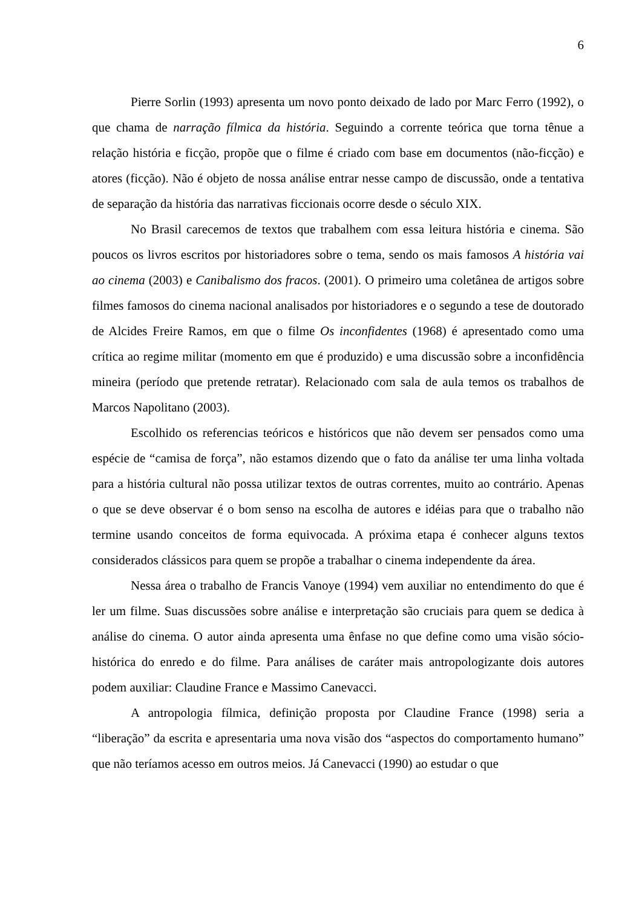6
Pierre Sorlin (1993) apresenta um novo ponto deixado de lado por Marc Ferro (1992), o que chama de narração fílmica da história. Seguindo a corrente teórica que torna tênue a relação história e ficção, propõe que o filme é criado com base em documentos (não-ficção) e atores (ficção). Não é objeto de nossa análise entrar nesse campo de discussão, onde a tentativa de separação da história das narrativas ficcionais ocorre desde o século XIX.
No Brasil carecemos de textos que trabalhem com essa leitura história e cinema. São poucos os livros escritos por historiadores sobre o tema, sendo os mais famosos A história vai ao cinema (2003) e Canibalismo dos fracos. (2001). O primeiro uma coletânea de artigos sobre filmes famosos do cinema nacional analisados por historiadores e o segundo a tese de doutorado de Alcides Freire Ramos, em que o filme Os inconfidentes (1968) é apresentado como uma crítica ao regime militar (momento em que é produzido) e uma discussão sobre a inconfidência mineira (período que pretende retratar). Relacionado com sala de aula temos os trabalhos de Marcos Napolitano (2003).
Escolhido os referencias teóricos e históricos que não devem ser pensados como uma espécie de “camisa de força”, não estamos dizendo que o fato da análise ter uma linha voltada para a história cultural não possa utilizar textos de outras correntes, muito ao contrário. Apenas o que se deve observar é o bom senso na escolha de autores e idéias para que o trabalho não termine usando conceitos de forma equivocada. A próxima etapa é conhecer alguns textos considerados clássicos para quem se propõe a trabalhar o cinema independente da área.
Nessa área o trabalho de Francis Vanoye (1994) vem auxiliar no entendimento do que é ler um filme. Suas discussões sobre análise e interpretação são cruciais para quem se dedica à análise do cinema. O autor ainda apresenta uma ênfase no que define como uma visão sócio-histórica do enredo e do filme. Para análises de caráter mais antropologizante dois autores podem auxiliar: Claudine France e Massimo Canevacci.
A antropologia fílmica, definição proposta por Claudine France (1998) seria a “liberação” da escrita e apresentaria uma nova visão dos “aspectos do comportamento humano” que não teríamos acesso em outros meios. Já Canevacci (1990) ao estudar o que